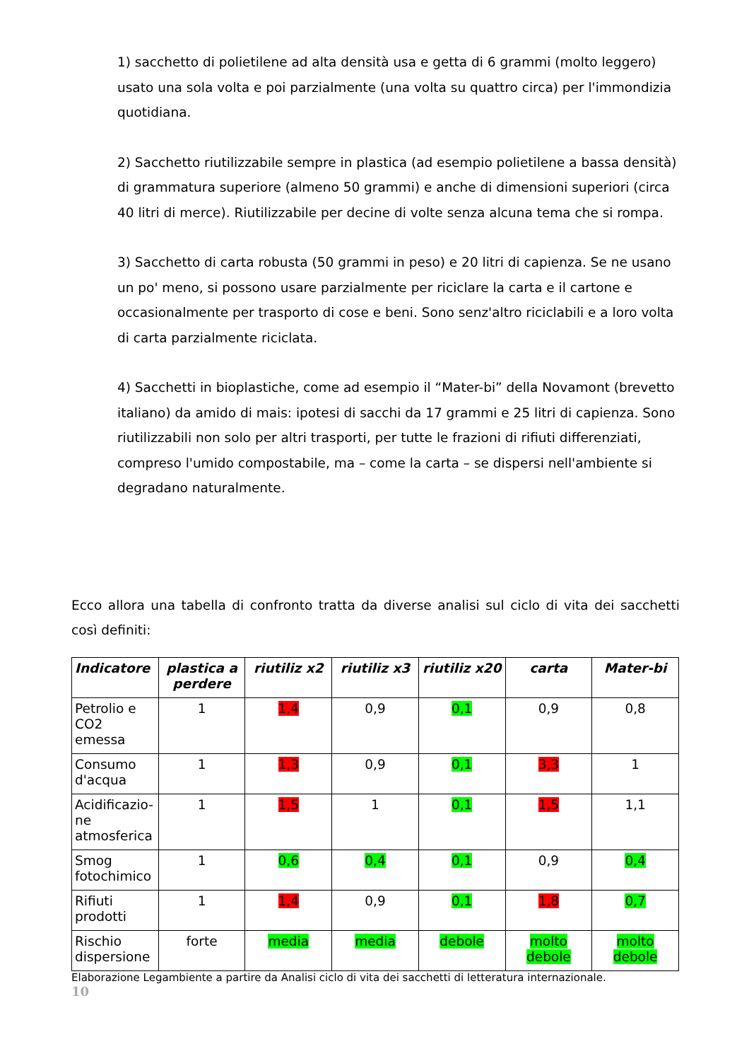1) sacchetto di polietilene ad alta densità usa e getta di 6 grammi (molto leggero) usato una sola volta e poi parzialmente (una volta su quattro circa) per l'immondizia quotidiana.
2) Sacchetto riutilizzabile sempre in plastica (ad esempio polietilene a bassa densità) di grammatura superiore (almeno 50 grammi) e anche di dimensioni superiori (circa 40 litri di merce). Riutilizzabile per decine di volte senza alcuna tema che si rompa.
3) Sacchetto di carta robusta (50 grammi in peso) e 20 litri di capienza. Se ne usano un po' meno, si possono usare parzialmente per riciclare la carta e il cartone e occasionalmente per trasporto di cose e beni. Sono senz'altro riciclabili e a loro volta di carta parzialmente riciclata.
4) Sacchetti in bioplastiche, come ad esempio il “Mater-bi” della Novamont (brevetto italiano) da amido di mais: ipotesi di sacchi da 17 grammi e 25 litri di capienza. Sono riutilizzabili non solo per altri trasporti, per tutte le frazioni di rifiuti differenziati, compreso l'umido compostabile, ma – come la carta – se dispersi nell'ambiente si degradano naturalmente.
Ecco allora una tabella di confronto tratta da diverse analisi sul ciclo di vita dei sacchetti così definiti:
| Indicatore | plastica a perdere | riutiliz x2 | riutiliz x3 | riutiliz x20 | carta | Mater-bi |
| --- | --- | --- | --- | --- | --- | --- |
| Petrolio e CO2 emessa | 1 | 1,4 | 0,9 | 0,1 | 0,9 | 0,8 |
| Consumo d'acqua | 1 | 1,3 | 0,9 | 0,1 | 3,3 | 1 |
| Acidificazio-ne atmosferica | 1 | 1,5 | 1 | 0,1 | 1,5 | 1,1 |
| Smog fotochimico | 1 | 0,6 | 0,4 | 0,1 | 0,9 | 0,4 |
| Rifiuti prodotti | 1 | 1,4 | 0,9 | 0,1 | 1,8 | 0,7 |
| Rischio dispersione | forte | media | media | debole | molto debole | molto debole |
Elaborazione Legambiente a partire da Analisi ciclo di vita dei sacchetti di letteratura internazionale.
10